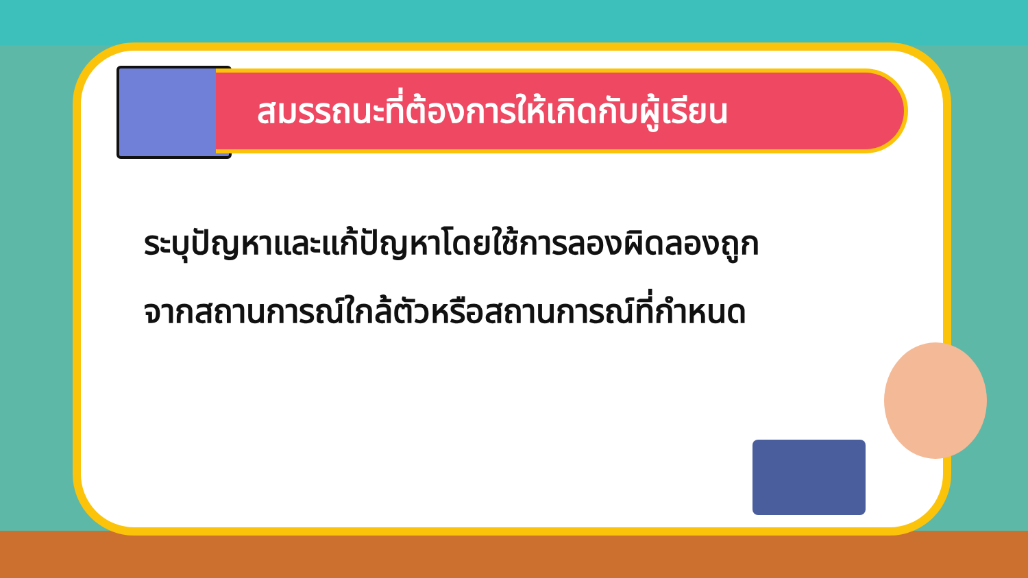สมรรถนะที่ต้องการให้เกิดกับผู้เรียน
ระบุปัญหาและแก้ปัญหาโดยใช้การลองผิดลองถูก
จากสถานการณ์ใกล้ตัวหรือสถานการณ์ที่กำหนด